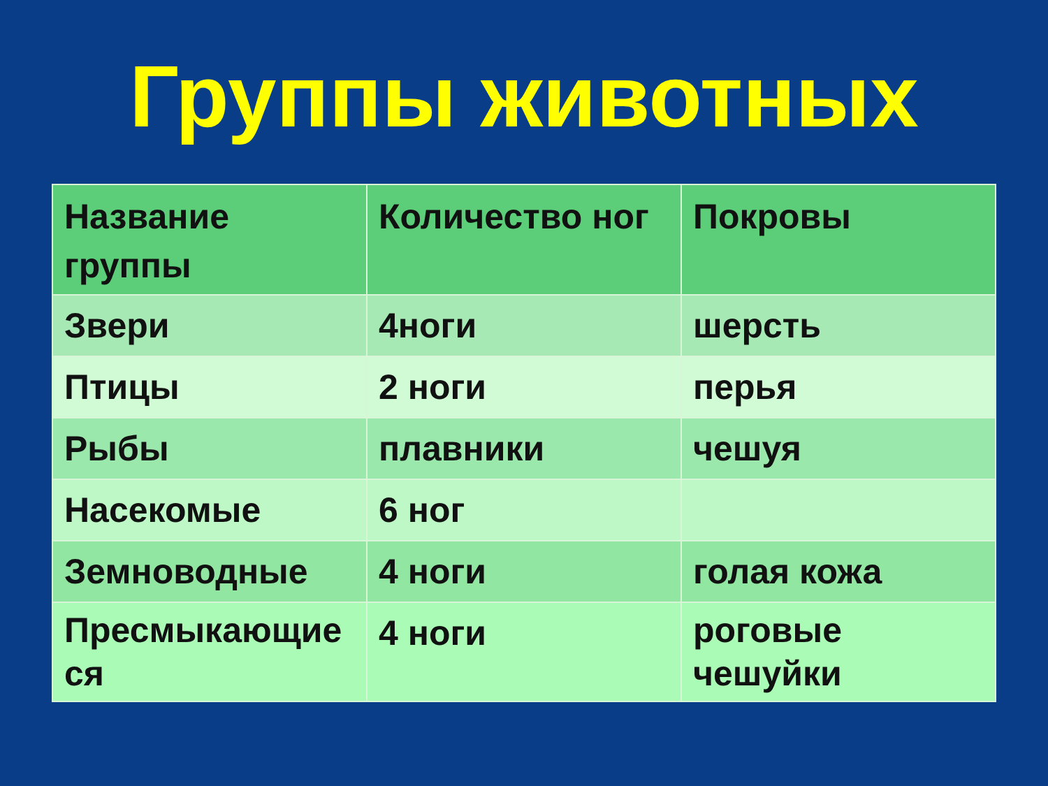Группы животных
| Название группы | Количество ног | Покровы |
| --- | --- | --- |
| Звери | 4ноги | шерсть |
| Птицы | 2 ноги | перья |
| Рыбы | плавники | чешуя |
| Насекомые | 6 ног | |
| Земноводные | 4 ноги | голая кожа |
| Пресмыкающие ся | 4 ноги | роговые чешуйки |